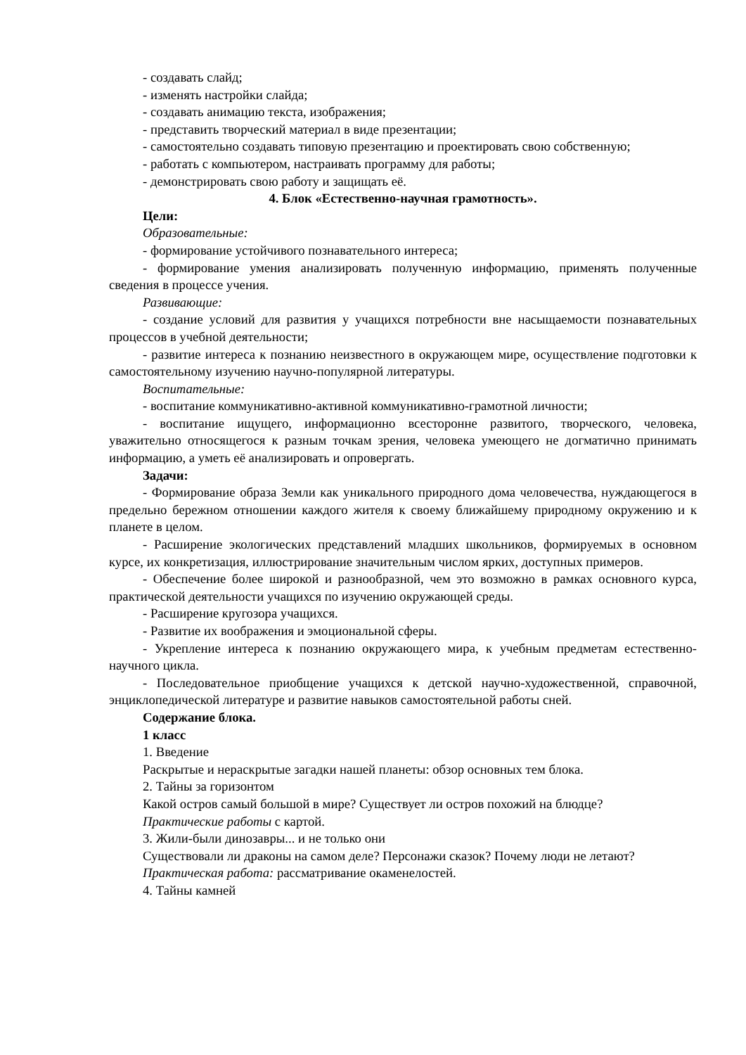- создавать слайд;
- изменять настройки слайда;
- создавать анимацию текста, изображения;
- представить творческий материал в виде презентации;
- самостоятельно создавать типовую презентацию и проектировать свою собственную;
- работать с компьютером, настраивать программу для работы;
- демонстрировать свою работу и защищать её.
4. Блок «Естественно-научная грамотность».
Цели:
Образовательные:
- формирование устойчивого познавательного интереса;
- формирование умения анализировать полученную информацию, применять полученные сведения в процессе учения.
Развивающие:
- создание условий для развития у учащихся потребности вне насыщаемости познавательных процессов в учебной деятельности;
- развитие интереса к познанию неизвестного в окружающем мире, осуществление подготовки к самостоятельному изучению научно-популярной литературы.
Воспитательные:
- воспитание коммуникативно-активной коммуникативно-грамотной личности;
- воспитание ищущего, информационно всесторонне развитого, творческого, человека, уважительно относящегося к разным точкам зрения, человека умеющего не догматично принимать информацию, а уметь её анализировать и опровергать.
Задачи:
- Формирование образа Земли как уникального природного дома человечества, нуждающегося в предельно бережном отношении каждого жителя к своему ближайшему природному окружению и к планете в целом.
- Расширение экологических представлений младших школьников, формируемых в основном курсе, их конкретизация, иллюстрирование значительным числом ярких, доступных примеров.
- Обеспечение более широкой и разнообразной, чем это возможно в рамках основного курса, практической деятельности учащихся по изучению окружающей среды.
- Расширение кругозора учащихся.
- Развитие их воображения и эмоциональной сферы.
- Укрепление интереса к познанию окружающего мира, к учебным предметам естественно-научного цикла.
- Последовательное приобщение учащихся к детской научно-художественной, справочной, энциклопедической литературе и развитие навыков самостоятельной работы сней.
Содержание блока.
1 класс
1. Введение
Раскрытые и нераскрытые загадки нашей планеты: обзор основных тем блока.
2. Тайны за горизонтом
Какой остров самый большой в мире? Существует ли остров похожий на блюдце?
Практические работы с картой.
3. Жили-были динозавры... и не только они
Существовали ли драконы на самом деле? Персонажи сказок? Почему люди не летают?
Практическая работа: рассматривание окаменелостей.
4. Тайны камней